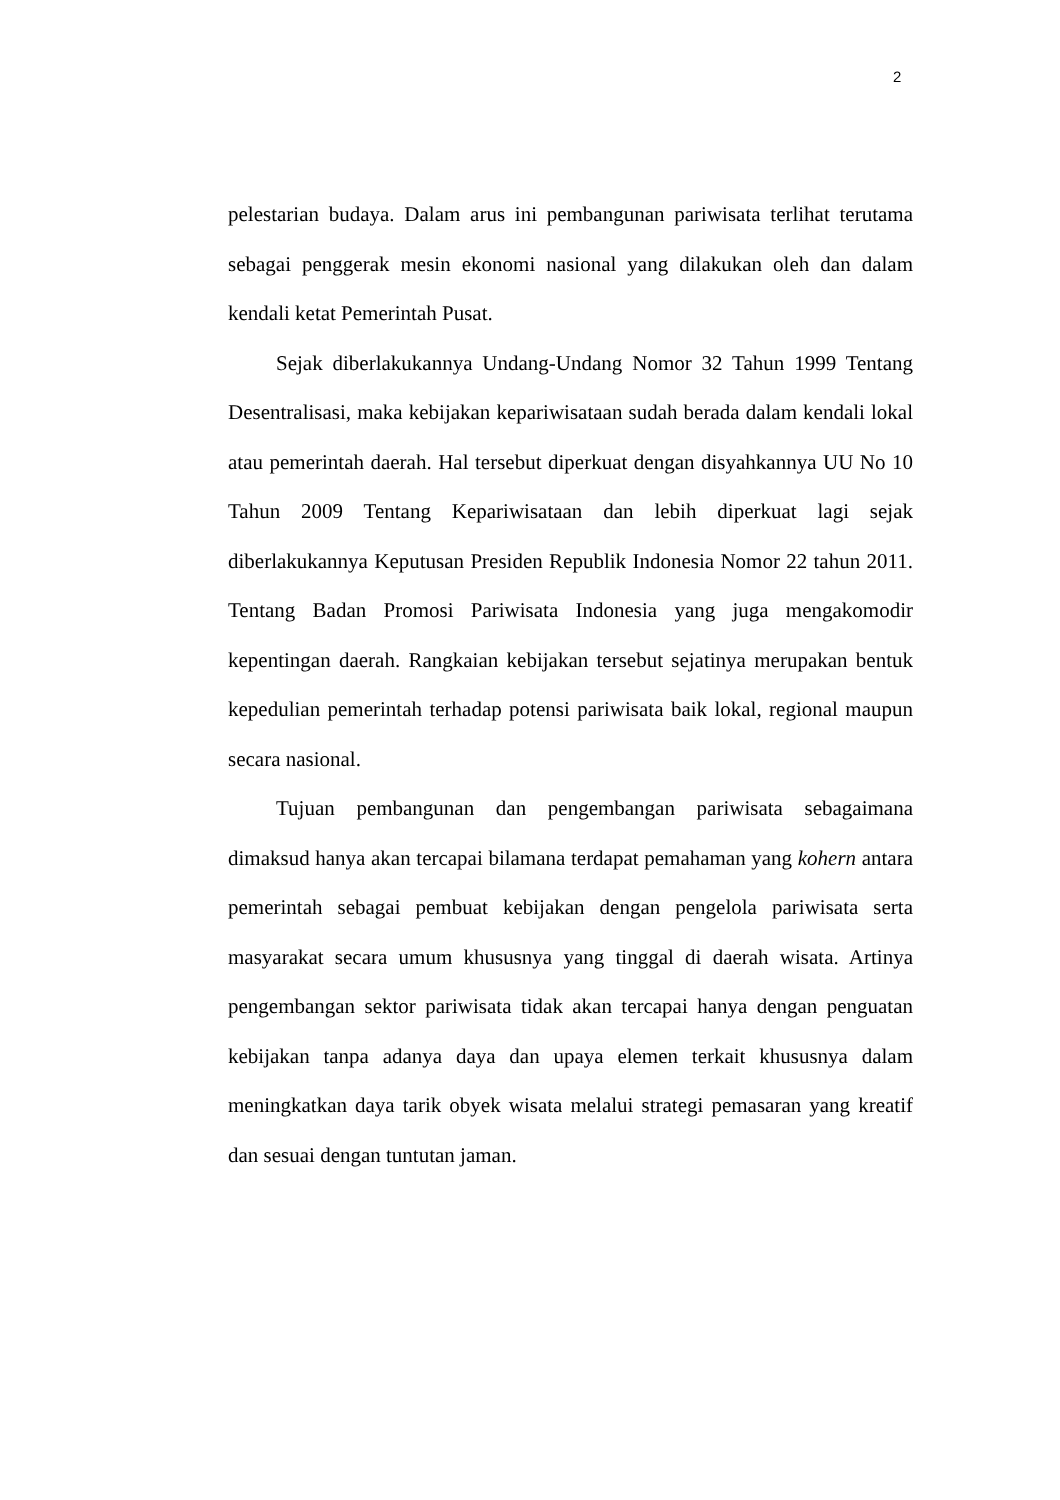2
pelestarian budaya. Dalam arus ini pembangunan pariwisata terlihat terutama sebagai penggerak mesin ekonomi nasional yang dilakukan oleh dan dalam kendali ketat Pemerintah Pusat.
Sejak diberlakukannya Undang-Undang Nomor 32 Tahun 1999 Tentang Desentralisasi, maka kebijakan kepariwisataan sudah berada dalam kendali lokal atau pemerintah daerah. Hal tersebut diperkuat dengan disyahkannya UU No 10 Tahun 2009 Tentang Kepariwisataan dan lebih diperkuat lagi sejak diberlakukannya Keputusan Presiden Republik Indonesia Nomor 22 tahun 2011. Tentang Badan Promosi Pariwisata Indonesia yang juga mengakomodir kepentingan daerah. Rangkaian kebijakan tersebut sejatinya merupakan bentuk kepedulian pemerintah terhadap potensi pariwisata baik lokal, regional maupun secara nasional.
Tujuan pembangunan dan pengembangan pariwisata sebagaimana dimaksud hanya akan tercapai bilamana terdapat pemahaman yang kohern antara pemerintah sebagai pembuat kebijakan dengan pengelola pariwisata serta masyarakat secara umum khususnya yang tinggal di daerah wisata. Artinya pengembangan sektor pariwisata tidak akan tercapai hanya dengan penguatan kebijakan tanpa adanya daya dan upaya elemen terkait khususnya dalam meningkatkan daya tarik obyek wisata melalui strategi pemasaran yang kreatif dan sesuai dengan tuntutan jaman.